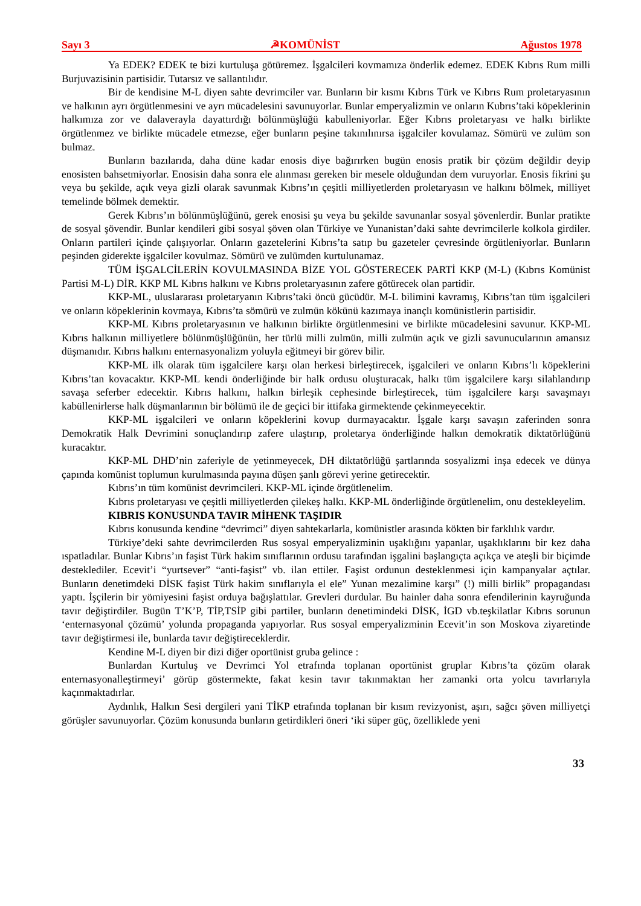Sayı 3 ☭KOMÜNİST Ağustos 1978
Ya EDEK? EDEK te bizi kurtuluşa götüremez. İşgalcileri kovmamıza önderlik edemez. EDEK Kıbrıs Rum milli Burjuvazisinin partisidir. Tutarsız ve sallantılıdır.
Bir de kendisine M-L diyen sahte devrimciler var. Bunların bir kısmı Kıbrıs Türk ve Kıbrıs Rum proletaryasının ve halkının ayrı örgütlenmesini ve ayrı mücadelesini savunuyorlar. Bunlar emperyalizmin ve onların Kubrıs’taki köpeklerinin halkımıza zor ve dalaverayla dayattırdığı bölünmüşlüğü kabulleniyorlar. Eğer Kıbrıs proletaryası ve halkı birlikte örgütlenmez ve birlikte mücadele etmezse, eğer bunların peşine takınılınırsa işgalciler kovulamaz. Sömürü ve zulüm son bulmaz.
Bunların bazılarıda, daha düne kadar enosis diye bağırırken bugün enosis pratik bir çözüm değildir deyip enosisten bahsetmiyorlar. Enosisin daha sonra ele alınması gereken bir mesele olduğundan dem vuruyorlar. Enosis fikrini şu veya bu şekilde, açık veya gizli olarak savunmak Kıbrıs’ın çeşitli milliyetlerden proletaryasın ve halkını bölmek, milliyet temelinde bölmek demektir.
Gerek Kıbrıs’ın bölünmüşlüğünü, gerek enosisi şu veya bu şekilde savunanlar sosyal şövenlerdir. Bunlar pratikte de sosyal şövendir. Bunlar kendileri gibi sosyal şöven olan Türkiye ve Yunanistan’daki sahte devrimcilerle kolkola girdiler. Onların partileri içinde çalışıyorlar. Onların gazetelerini Kıbrıs’ta satıp bu gazeteler çevresinde örgütleniyorlar. Bunların peşinden giderekte işgalciler kovulmaz. Sömürü ve zulümden kurtulunamaz.
TÜM İŞGALCİLERİN KOVULMASINDA BİZE YOL GÖSTERECEK PARTİ KKP (M-L) (Kıbrıs Komünist Partisi M-L) DİR. KKP ML Kıbrıs halkını ve Kıbrıs proletaryasının zafere götürecek olan partidir.
KKP-ML, uluslararası proletaryanın Kıbrıs’taki öncü gücüdür. M-L bilimini kavramış, Kıbrıs’tan tüm işgalcileri ve onların köpeklerinin kovmaya, Kıbrıs’ta sömürü ve zulmün kökünü kazımaya inançlı komünistlerin partisidir.
KKP-ML Kıbrıs proletaryasının ve halkının birlikte örgütlenmesini ve birlikte mücadelesini savunur. KKP-ML Kıbrıs halkının milliyetlere bölünmüşlüğünün, her türlü milli zulmün, milli zulmün açık ve gizli savunucularının amansız düşmanıdır. Kıbrıs halkını enternasyonalizm yoluyla eğitmeyi bir görev bilir.
KKP-ML ilk olarak tüm işgalcilere karşı olan herkesi birleştirecek, işgalcileri ve onların Kıbrıs’lı köpeklerini Kıbrıs’tan kovacaktır. KKP-ML kendi önderliğinde bir halk ordusu oluşturacak, halkı tüm işgalcilere karşı silahlandırıp savaşa seferber edecektir. Kıbrıs halkını, halkın birleşik cephesinde birleştirecek, tüm işgalcilere karşı savaşmayı kabüllenirlerse halk düşmanlarının bir bölümü ile de geçici bir ittifaka girmektende çekinmeyecektir.
KKP-ML işgalcileri ve onların köpeklerini kovup durmayacaktır. İşgale karşı savaşın zaferinden sonra Demokratik Halk Devrimini sonuçlandırıp zafere ulaştırıp, proletarya önderliğinde halkın demokratik diktatörlüğünü kuracaktır.
KKP-ML DHD’nin zaferiyle de yetinmeyecek, DH diktatörlüğü şartlarında sosyalizmi inşa edecek ve dünya çapında komünist toplumun kurulmasında payına düşen şanlı görevi yerine getirecektir.
Kıbrıs’ın tüm komünist devrimcileri. KKP-ML içinde örgütlenelim.
Kıbrıs proletaryası ve çeşitli milliyetlerden çilekeş halkı. KKP-ML önderliğinde örgütlenelim, onu destekleyelim.
KIBRIS KONUSUNDA TAVIR MİHENK TAŞIDIR
Kıbrıs konusunda kendine “devrimci” diyen sahtekarlarla, komünistler arasında kökten bir farklılık vardır.
Türkiye’deki sahte devrimcilerden Rus sosyal emperyalizminin uşaklığını yapanlar, uşaklıklarını bir kez daha ıspatladılar. Bunlar Kıbrıs’ın faşist Türk hakim sınıflarının ordusu tarafından işgalini başlangıçta açıkça ve ateşli bir biçimde desteklediler. Ecevit’i “yurtsever” “anti-faşist” vb. ilan ettiler. Faşist ordunun desteklenmesi için kampanyalar açtılar. Bunların denetimdeki DİSK faşist Türk hakim sınıflarıyla el ele” Yunan mezalimine karşı” (!) milli birlik” propagandası yaptı. İşçilerin bir yömiyesini faşist orduya bağışlattılar. Grevleri durdular. Bu hainler daha sonra efendilerinin kayruğunda tavır değiştirdiler. Bugün T’K’P, TİP,TSİP gibi partiler, bunların denetimindeki DİSK, İGD vb.teşkilatlar Kıbrıs sorunun ‘enternasyonal çözümü’ yolunda propaganda yapıyorlar. Rus sosyal emperyalizminin Ecevit’in son Moskova ziyaretinde tavır değiştirmesi ile, bunlarda tavır değiştireceklerdir.
Kendine M-L diyen bir dizi diğer oportünist gruba gelince :
Bunlardan Kurtuluş ve Devrimci Yol etrafında toplanan oportünist gruplar Kıbrıs’ta çözüm olarak enternasyonalleştirmeyi’ görüp göstermekte, fakat kesin tavır takınmaktan her zamanki orta yolcu tavırlarıyla kaçınmaktadırlar.
Aydınlık, Halkın Sesi dergileri yani TİKP etrafında toplanan bir kısım revizyonist, aşırı, sağcı şöven milliyetçi görüşler savunuyorlar. Çözüm konusunda bunların getirdikleri öneri ‘iki süper güç, özelliklede yeni
33